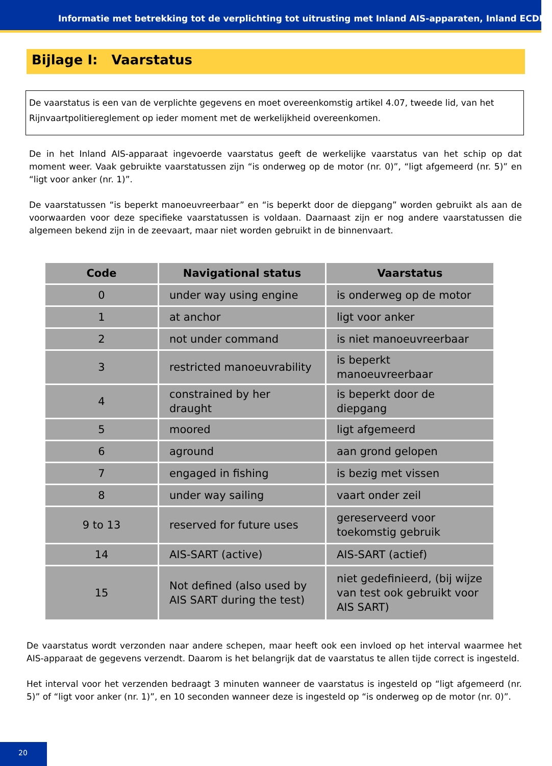Informatie met betrekking tot de verplichting tot uitrusting met Inland AIS-apparaten, Inland ECDIS-
Bijlage I: Vaarstatus
De vaarstatus is een van de verplichte gegevens en moet overeenkomstig artikel 4.07, tweede lid, van het Rijnvaartpolitiereglement op ieder moment met de werkelijkheid overeenkomen.
De in het Inland AIS-apparaat ingevoerde vaarstatus geeft de werkelijke vaarstatus van het schip op dat moment weer. Vaak gebruikte vaarstatussen zijn “is onderweg op de motor (nr. 0)”, “ligt afgemeerd (nr. 5)” en “ligt voor anker (nr. 1)”.
De vaarstatussen “is beperkt manoeuvreerbaar” en “is beperkt door de diepgang” worden gebruikt als aan de voorwaarden voor deze specifieke vaarstatussen is voldaan. Daarnaast zijn er nog andere vaarstatussen die algemeen bekend zijn in de zeevaart, maar niet worden gebruikt in de binnenvaart.
| Code | Navigational status | Vaarstatus |
| --- | --- | --- |
| 0 | under way using engine | is onderweg op de motor |
| 1 | at anchor | ligt voor anker |
| 2 | not under command | is niet manoeuvreerbaar |
| 3 | restricted manoeuvrability | is beperkt manoeuvreerbaar |
| 4 | constrained by her draught | is beperkt door de diepgang |
| 5 | moored | ligt afgemeerd |
| 6 | aground | aan grond gelopen |
| 7 | engaged in fishing | is bezig met vissen |
| 8 | under way sailing | vaart onder zeil |
| 9 to 13 | reserved for future uses | gereserveerd voor toekomstig gebruik |
| 14 | AIS-SART (active) | AIS-SART (actief) |
| 15 | Not defined (also used by AIS SART during the test) | niet gedefinieerd, (bij wijze van test ook gebruikt voor AIS SART) |
De vaarstatus wordt verzonden naar andere schepen, maar heeft ook een invloed op het interval waarmee het AIS-apparaat de gegevens verzendt. Daarom is het belangrijk dat de vaarstatus te allen tijde correct is ingesteld.
Het interval voor het verzenden bedraagt 3 minuten wanneer de vaarstatus is ingesteld op “ligt afgemeerd (nr. 5)” of “ligt voor anker (nr. 1)”, en 10 seconden wanneer deze is ingesteld op “is onderweg op de motor (nr. 0)”.
20